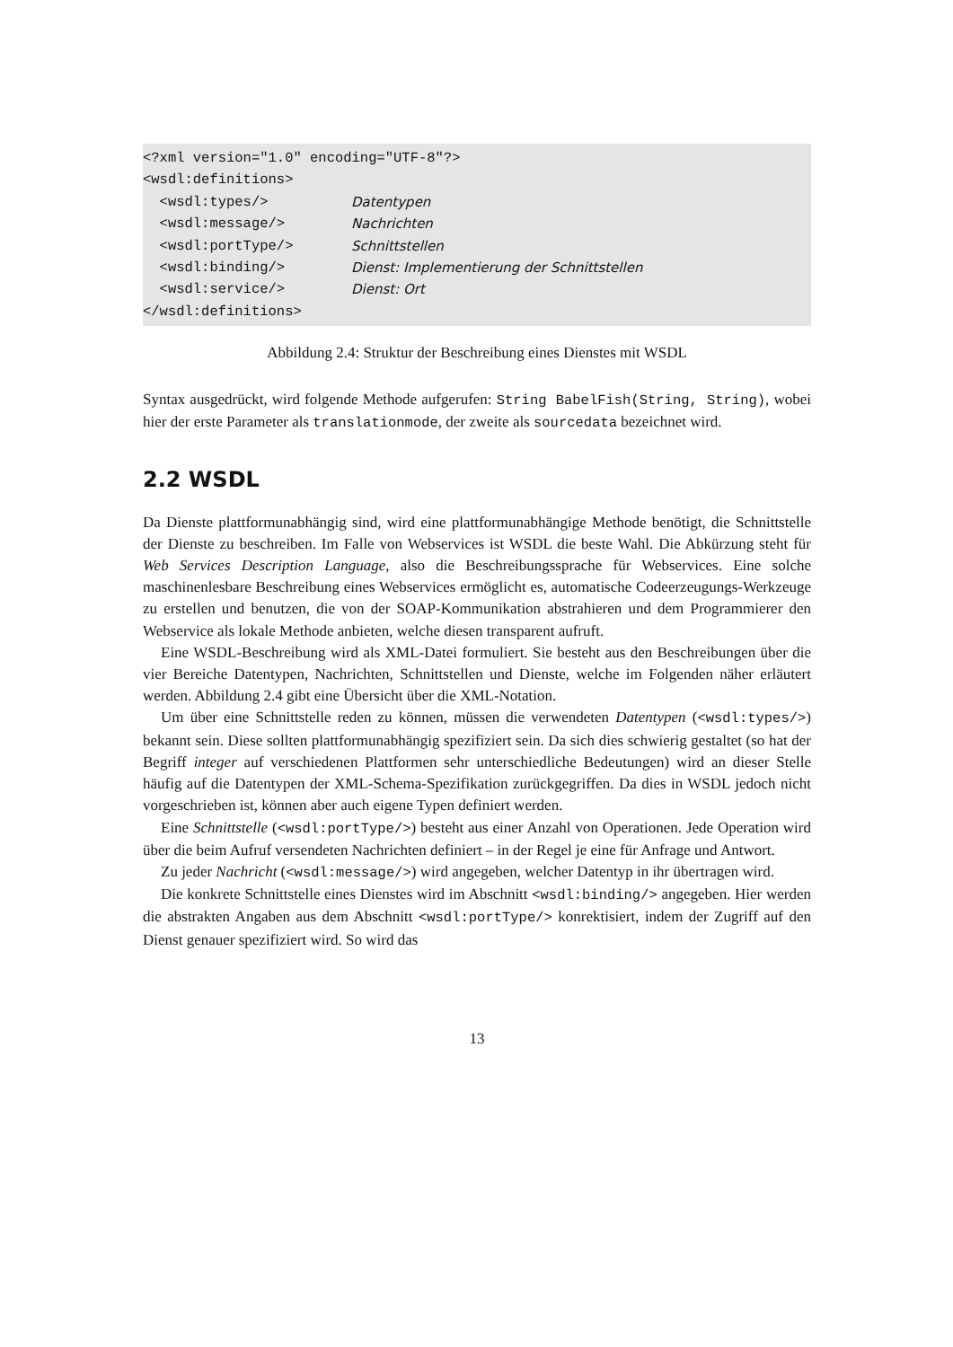<?xml version="1.0" encoding="UTF-8"?>
<wsdl:definitions>
<wsdl:types/> Datentypen
<wsdl:message/> Nachrichten
<wsdl:portType/> Schnittstellen
<wsdl:binding/> Dienst: Implementierung der Schnittstellen
<wsdl:service/> Dienst: Ort
</wsdl:definitions>
Abbildung 2.4: Struktur der Beschreibung eines Dienstes mit WSDL
Syntax ausgedrückt, wird folgende Methode aufgerufen: String BabelFish(String, String), wobei hier der erste Parameter als translationmode, der zweite als sourcedata bezeichnet wird.
2.2 WSDL
Da Dienste plattformunabhängig sind, wird eine plattformunabhängige Methode benötigt, die Schnittstelle der Dienste zu beschreiben. Im Falle von Webservices ist WSDL die beste Wahl. Die Abkürzung steht für Web Services Description Language, also die Beschreibungssprache für Webservices. Eine solche maschinenlesbare Beschreibung eines Webservices ermöglicht es, automatische Codeerzeugungs-Werkzeuge zu erstellen und benutzen, die von der SOAP-Kommunikation abstrahieren und dem Programmierer den Webservice als lokale Methode anbieten, welche diesen transparent aufruft.
Eine WSDL-Beschreibung wird als XML-Datei formuliert. Sie besteht aus den Beschreibungen über die vier Bereiche Datentypen, Nachrichten, Schnittstellen und Dienste, welche im Folgenden näher erläutert werden. Abbildung 2.4 gibt eine Übersicht über die XML-Notation.
Um über eine Schnittstelle reden zu können, müssen die verwendeten Datentypen (<wsdl:types/>) bekannt sein. Diese sollten plattformunabhängig spezifiziert sein. Da sich dies schwierig gestaltet (so hat der Begriff integer auf verschiedenen Plattformen sehr unterschiedliche Bedeutungen) wird an dieser Stelle häufig auf die Datentypen der XML-Schema-Spezifikation zurückgegriffen. Da dies in WSDL jedoch nicht vorgeschrieben ist, können aber auch eigene Typen definiert werden.
Eine Schnittstelle (<wsdl:portType/>) besteht aus einer Anzahl von Operationen. Jede Operation wird über die beim Aufruf versendeten Nachrichten definiert – in der Regel je eine für Anfrage und Antwort.
Zu jeder Nachricht (<wsdl:message/>) wird angegeben, welcher Datentyp in ihr übertragen wird.
Die konkrete Schnittstelle eines Dienstes wird im Abschnitt <wsdl:binding/> angegeben. Hier werden die abstrakten Angaben aus dem Abschnitt <wsdl:portType/> konrektisiert, indem der Zugriff auf den Dienst genauer spezifiziert wird. So wird das
13